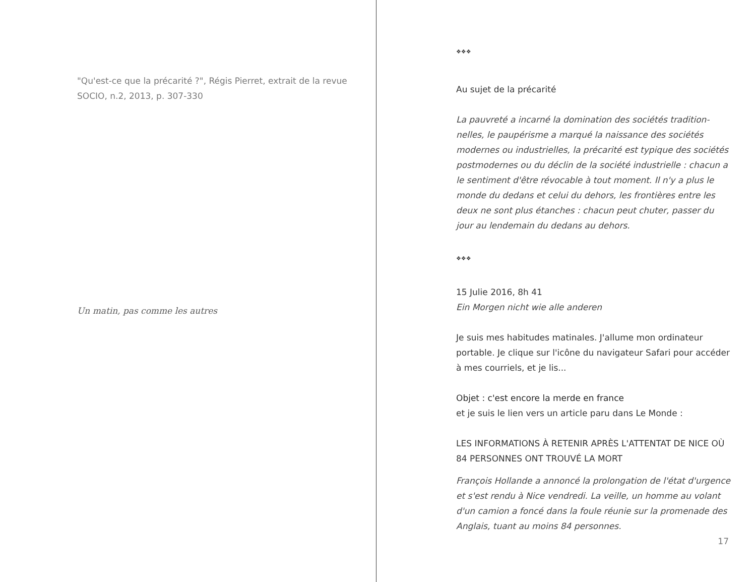"Qu'est-ce que la précarité ?", Régis Pierret, extrait de la revue SOCIO, n.2, 2013, p. 307-330
Un matin, pas comme les autres
❖❖❖
Au sujet de la précarité
La pauvreté a incarné la domination des sociétés tradition­nelles, le paupérisme a marqué la naissance des sociétés modernes ou industrielles, la précarité est typique des sociétés postmodernes ou du déclin de la société industri­elle : chacun a le sentiment d'être révocable à tout moment. Il n'y a plus le monde du dedans et celui du dehors, les frontières entre les deux ne sont plus étanches : chacun peut chuter, passer du jour au lendemain du dedans au dehors.
❖❖❖
15 Julie 2016, 8h 41
Ein Morgen nicht wie alle anderen
Je suis mes habitudes matinales. J'allume mon ordinateur portable. Je clique sur l'icône du navigateur Safari pour accéder à mes courriels, et je lis...
Objet : c'est encore la merde en france
et je suis le lien vers un article paru dans Le Monde :
LES INFORMATIONS À RETENIR APRÈS L'ATTENTAT DE NICE OÙ 84 PERSONNES ONT TROUVÉ LA MORT
François Hollande a annoncé la prolongation de l'état d'urgence et s'est rendu à Nice vendredi. La veille, un homme au volant d'un camion a foncé dans la foule réunie sur la promenade des Anglais, tuant au moins 84 personnes.
17